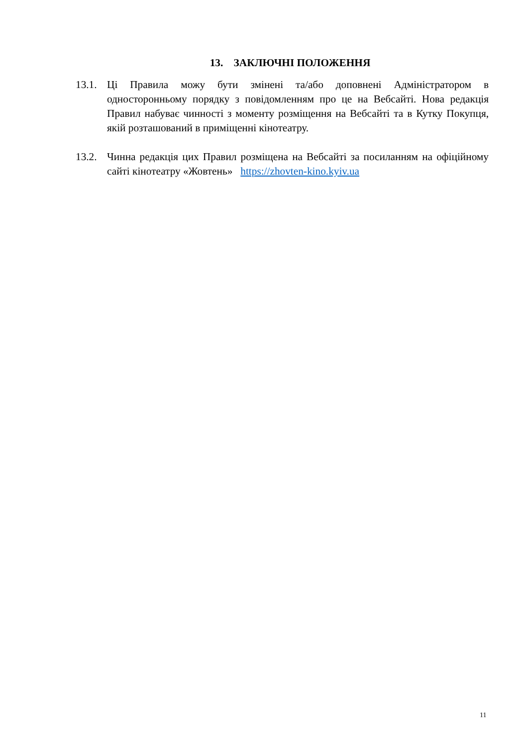13. ЗАКЛЮЧНІ ПОЛОЖЕННЯ
13.1.
Ці Правила можу бути змінені та/або доповнені Адміністратором в односторонньому порядку з повідомленням про це на Вебсайті. Нова редакція Правил набуває чинності з моменту розміщення на Вебсайті та в Кутку Покупця, якій розташований в приміщенні кінотеатру.
13.2.
Чинна редакція цих Правил розміщена на Вебсайті за посиланням на офіційному сайті кінотеатру «Жовтень» https://zhovten-kino.kyiv.ua
11